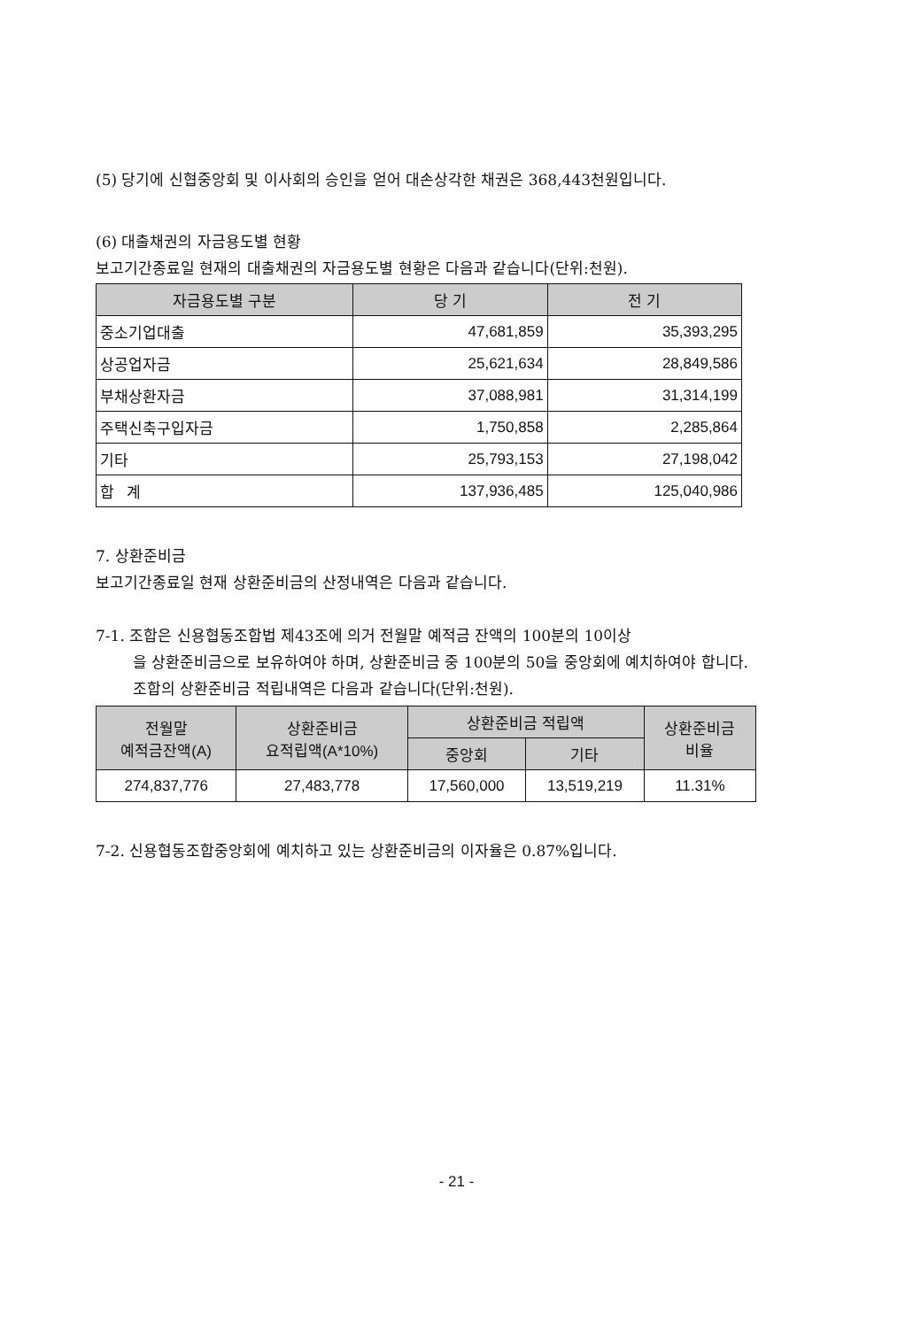(5) 당기에 신협중앙회 및 이사회의 승인을 얻어 대손상각한 채권은 368,443천원입니다.
(6) 대출채권의 자금용도별 현황
보고기간종료일 현재의 대출채권의 자금용도별 현황은 다음과 같습니다(단위:천원).
| 자금용도별 구분 | 당 기 | 전 기 |
| --- | --- | --- |
| 중소기업대출 | 47,681,859 | 35,393,295 |
| 상공업자금 | 25,621,634 | 28,849,586 |
| 부채상환자금 | 37,088,981 | 31,314,199 |
| 주택신축구입자금 | 1,750,858 | 2,285,864 |
| 기타 | 25,793,153 | 27,198,042 |
| 합 계 | 137,936,485 | 125,040,986 |
7. 상환준비금
보고기간종료일 현재 상환준비금의 산정내역은 다음과 같습니다.
7-1. 조합은 신용협동조합법 제43조에 의거 전월말 예적금 잔액의 100분의 10이상
을 상환준비금으로 보유하여야 하며, 상환준비금 중 100분의 50을 중앙회에 예치하여야 합니다. 조합의 상환준비금 적립내역은 다음과 같습니다(단위:천원).
| 전월말 예적금잔액(A) | 상환준비금 요적립액(A*10%) | 상환준비금 적립액 | | 상환준비금 비율 |
| --- | --- | --- | --- | --- |
| | | 중앙회 | 기타 | |
| 274,837,776 | 27,483,778 | 17,560,000 | 13,519,219 | 11.31% |
7-2. 신용협동조합중앙회에 예치하고 있는 상환준비금의 이자율은 0.87%입니다.
- 21 -